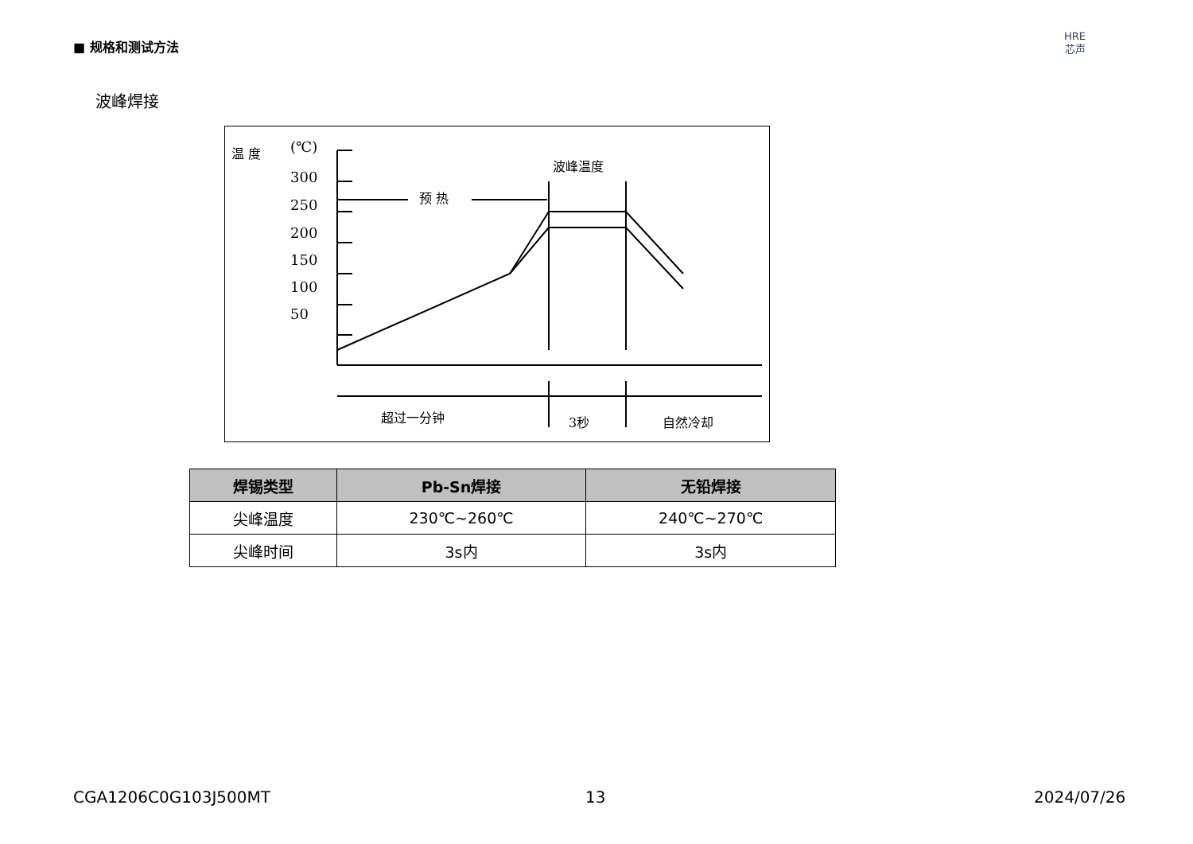■ 规格和测试方法
HRE
芯声
波峰焊接
温 度
(℃)
300
250
200
150
100
50
预 热
波峰温度
超过一分钟
3秒
自然冷却
| 焊锡类型 | Pb-Sn焊接 | 无铅焊接 |
| --- | --- | --- |
| 尖峰温度 | 230℃~260℃ | 240℃~270℃ |
| 尖峰时间 | 3s内 | 3s内 |
CGA1206C0G103J500MT 13 2024/07/26